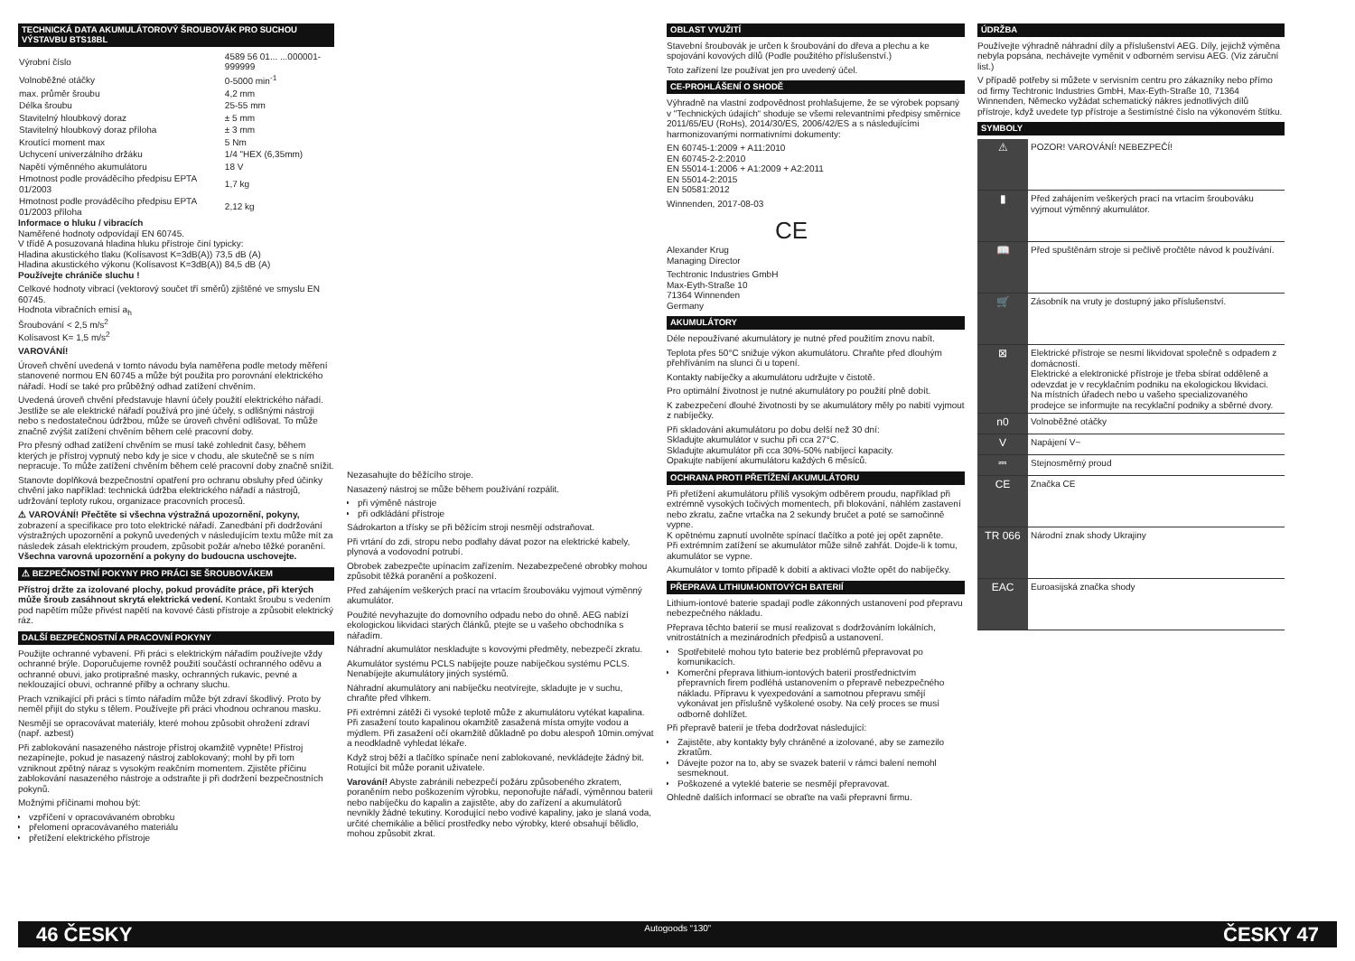TECHNICKÁ DATA AKUMULÁTOROVÝ ŠROUBOVÁK PRO SUCHOU VÝSTAVBU BTS18BL
| Výrobní číslo | 4589 56 01... ...000001-999999 |
| Volnoběžné otáčky | 0-5000 min<sup>-1</sup> |
| max. průměr šroubu | 4,2 mm |
| Délka šroubu | 25-55 mm |
| Stavitelný hloubkový doraz | ± 5 mm |
| Stavitelný hloubkový doraz příloha | ± 3 mm |
| Kroutící moment max | 5 Nm |
| Uchycení univerzálního držáku | 1/4 "HEX (6,35mm) |
| Napětí výměnného akumulátoru | 18 V |
| Hmotnost podle prováděcího předpisu EPTA 01/2003 | 1,7 kg |
| Hmotnost podle prováděcího předpisu EPTA 01/2003 příloha | 2,12 kg |
Informace o hluku / vibracích
Naměřené hodnoty odpovídají EN 60745.
V třídě A posuzovaná hladina hluku přístroje činí typicky:
Hladina akustického tlaku (Kolísavost K=3dB(A)) 73,5 dB (A)
Hladina akustického výkonu (Kolísavost K=3dB(A)) 84,5 dB (A)
Používejte chrániče sluchu !
Celkové hodnoty vibrací (vektorový součet tří směrů) zjištěné ve smyslu EN 60745.
Hodnota vibračních emisí a<sub>h</sub>
Šroubování < 2,5 m/s<sup>2</sup>
Kolísavost K= 1,5 m/s<sup>2</sup>
VAROVÁNÍ!
Úroveň chvění uvedená v tomto návodu byla naměřena podle metody měření stanovené normou EN 60745 a může být použita pro porovnání elektrického nářadí. Hodí se také pro průběžný odhad zatížení chvěním.
Uvedená úroveň chvění představuje hlavní účely použití elektrického nářadí. Jestliže se ale elektrické nářadí používá pro jiné účely, s odlišnými nástroji nebo s nedostatečnou údržbou, může se úroveň chvění odlišovat. To může značně zvýšit zatížení chvěním během celé pracovní doby.
Pro přesný odhad zatížení chvěním se musí také zohlednit časy, během kterých je přístroj vypnutý nebo kdy je sice v chodu, ale skutečně se s ním nepracuje. To může zatížení chvěním během celé pracovní doby značně snížit.
Stanovte doplňková bezpečnostní opatření pro ochranu obsluhy před účinky chvění jako například: technická údržba elektrického nářadí a nástrojů, udržování teploty rukou, organizace pracovních procesů.
⚠ VAROVÁNÍ! Přečtěte si všechna výstražná upozornění, pokyny, zobrazení a specifikace pro toto elektrické nářadí. Zanedbání při dodržování výstražných upozornění a pokynů uvedených v následujícím textu může mít za následek zásah elektrickým proudem, způsobit požár a/nebo těžké poranění. Všechna varovná upozornění a pokyny do budoucna uschovejte.
⚠ BEZPEČNOSTNÍ POKYNY PRO PRÁCI SE ŠROUBOVÁKEM
Přístroj držte za izolované plochy, pokud provádíte práce, při kterých může šroub zasáhnout skrytá elektrická vedení. Kontakt šroubu s vedením pod napětím může přivést napětí na kovové části přístroje a způsobit elektrický ráz.
DALŠÍ BEZPEČNOSTNÍ A PRACOVNÍ POKYNY
Použijte ochranné vybavení. Při práci s elektrickým nářadím používejte vždy ochranné brýle. Doporučujeme rovněž použití součástí ochranného oděvu a ochranné obuvi, jako protiprašné masky, ochranných rukavic, pevné a neklouzající obuvi, ochranné přilby a ochrany sluchu.
Prach vznikající při práci s tímto nářadím může být zdraví škodlivý. Proto by neměl přijít do styku s tělem. Používejte při práci vhodnou ochranou masku.
Nesmějí se opracovávat materiály, které mohou způsobit ohrožení zdraví (např. azbest)
Při zablokování nasazeného nástroje přístroj okamžitě vypněte! Přístroj nezapínejte, pokud je nasazený nástroj zablokovaný; mohl by při tom vzniknout zpětný náraz s vysokým reakčním momentem. Zjistěte příčinu zablokování nasazeného nástroje a odstraňte ji při dodržení bezpečnostních pokynů.
Možnými příčinami mohou být:
vzpříčení v opracovávaném obrobku
přelomení opracovávaného materiálu
přetížení elektrického přístroje
Nezasahujte do běžícího stroje.
Nasazený nástroj se může během používání rozpálit.
při výměně nástroje
při odkládání přístroje
Sádrokarton a třísky se při běžícím stroji nesmějí odstraňovat.
Při vrtání do zdi, stropu nebo podlahy dávat pozor na elektrické kabely, plynová a vodovodní potrubí.
Obrobek zabezpečte upínacím zařízením. Nezabezpečené obrobky mohou způsobit těžká poranění a poškození.
Před zahájením veškerých prací na vrtacím šroubováku vyjmout výměnný akumulátor.
Použité nevyhazujte do domovního odpadu nebo do ohně. AEG nabízí ekologickou likvidaci starých článků, ptejte se u vašeho obchodníka s nářadím.
Náhradní akumulátor neskladujte s kovovými předměty, nebezpečí zkratu.
Akumulátor systému PCLS nabíjejte pouze nabíječkou systému PCLS. Nenabíjejte akumulátory jiných systémů.
Náhradní akumulátory ani nabíječku neotvírejte, skladujte je v suchu, chraňte před vlhkem.
Při extrémní zátěži či vysoké teplotě může z akumulátoru vytékat kapalina. Při zasažení touto kapalinou okamžitě zasažená místa omyjte vodou a mýdlem. Při zasažení očí okamžitě důkladně po dobu alespoň 10min.omývat a neodkladně vyhledat lékaře.
Když stroj běží a tlačítko spínače není zablokované, nevkládejte žádný bit. Rotující bit může poranit uživatele.
Varování! Abyste zabránili nebezpečí požáru způsobeného zkratem, poraněním nebo poškozením výrobku, neponořujte nářadí, výměnnou baterii nebo nabíječku do kapalin a zajistěte, aby do zařízení a akumulátorů nevnikly žádné tekutiny. Korodující nebo vodivé kapaliny, jako je slaná voda, určité chemikálie a bělicí prostředky nebo výrobky, které obsahují bělidlo, mohou způsobit zkrat.
OBLAST VYUŽITÍ
Stavební šroubovák je určen k šroubování do dřeva a plechu a ke spojování kovových dílů (Podle použitého příslušenství.)
Toto zařízení lze používat jen pro uvedený účel.
CE-PROHLÁŠENÍ O SHODĚ
Výhradně na vlastní zodpovědnost prohlašujeme, že se výrobek popsaný v "Technických údajích“ shoduje se všemi relevantními předpisy směrnice 2011/65/EU (RoHs), 2014/30/ES, 2006/42/ES a s následujícími harmonizovanými normativními dokumenty:
EN 60745-1:2009 + A11:2010
EN 60745-2-2:2010
EN 55014-1:2006 + A1:2009 + A2:2011
EN 55014-2:2015
EN 50581:2012
Winnenden, 2017-08-03
CE
Alexander Krug
Managing Director
Techtronic Industries GmbH
Max-Eyth-Straße 10
71364 Winnenden
Germany
AKUMULÁTORY
Déle nepoužívané akumulátory je nutné před použitím znovu nabít.
Teplota přes 50°C snižuje výkon akumulátoru. Chraňte před dlouhým přehříváním na slunci či u topení.
Kontakty nabíječky a akumulátoru udržujte v čistotě.
Pro optimální životnost je nutné akumulátory po použití plně dobít.
K zabezpečení dlouhé životnosti by se akumulátory měly po nabití vyjmout z nabíječky.
Při skladování akumulátoru po dobu delší než 30 dní:
Skladujte akumulátor v suchu při cca 27°C.
Skladujte akumulátor při cca 30%-50% nabíjecí kapacity.
Opakujte nabíjení akumulátoru každých 6 měsíců.
OCHRANA PROTI PŘETÍŽENÍ AKUMULÁTORU
Při přetížení akumulátoru příliš vysokým odběrem proudu, například při extrémně vysokých točivých momentech, při blokování, náhlém zastavení nebo zkratu, začne vrtačka na 2 sekundy bručet a poté se samočinně vypne.
K opětnému zapnutí uvolněte spínací tlačítko a poté jej opět zapněte.
Při extrémním zatížení se akumulátor může silně zahřát. Dojde-li k tomu, akumulátor se vypne.
Akumulátor v tomto případě k dobití a aktivaci vložte opět do nabíječky.
PŘEPRAVA LITHIUM-IONTOVÝCH BATERIÍ
Lithium-iontové baterie spadají podle zákonných ustanovení pod přepravu nebezpečného nákladu.
Přeprava těchto baterií se musí realizovat s dodržováním lokálních, vnitrostátních a mezinárodních předpisů a ustanovení.
Spotřebitelé mohou tyto baterie bez problémů přepravovat po komunikacích.
Komerční přeprava lithium-iontových baterií prostřednictvím přepravních firem podléhá ustanovením o přepravě nebezpečného nákladu. Přípravu k vyexpedování a samotnou přepravu smějí vykonávat jen příslušně vyškolené osoby. Na celý proces se musí odborně dohlížet.
Při přepravě baterií je třeba dodržovat následující:
Zajistěte, aby kontakty byly chráněné a izolované, aby se zamezilo zkratům.
Dávejte pozor na to, aby se svazek baterií v rámci balení nemohl sesmeknout.
Poškozené a vyteklé baterie se nesmějí přepravovat.
Ohledně dalších informací se obraťte na vaši přepravní firmu.
ÚDRŽBA
Používejte výhradně náhradní díly a příslušenství AEG. Díly, jejichž výměna nebyla popsána, nechávejte vyměnit v odborném servisu AEG. (Viz záruční list.)
V případě potřeby si můžete v servisním centru pro zákazníky nebo přímo od firmy Techtronic Industries GmbH, Max-Eyth-Straße 10, 71364 Winnenden, Německo vyžádat schematický nákres jednotlivých dílů přístroje, když uvedete typ přístroje a šestimístné číslo na výkonovém štítku.
SYMBOLY
| ⚠ | POZOR! VAROVÁNÍ! NEBEZPEČÍ! |
| ▮ | Před zahájením veškerých prací na vrtacím šroubováku vyjmout výměnný akumulátor. |
| 📖 | Před spuštěnám stroje si pečlivě pročtěte návod k používání. |
| 🛒 | Zásobník na vruty je dostupný jako příslušenství. |
| ⊠ | Elektrické přístroje se nesmí likvidovat společně s odpadem z domácností. Elektrické a elektronické přístroje je třeba sbírat odděleně a odevzdat je v recyklačním podniku na ekologickou likvidaci. Na místních úřadech nebo u vašeho specializovaného prodejce se informujte na recyklační podniky a sběrné dvory. |
| n0 | Volnoběžné otáčky |
| V | Napájení V~ |
| ⎓ | Stejnosměrný proud |
| CE | Značka CE |
| TR 066 | Národní znak shody Ukrajiny |
| EAC | Euroasijská značka shody |
46 ČESKY Autogoods “130” ČESKY 47